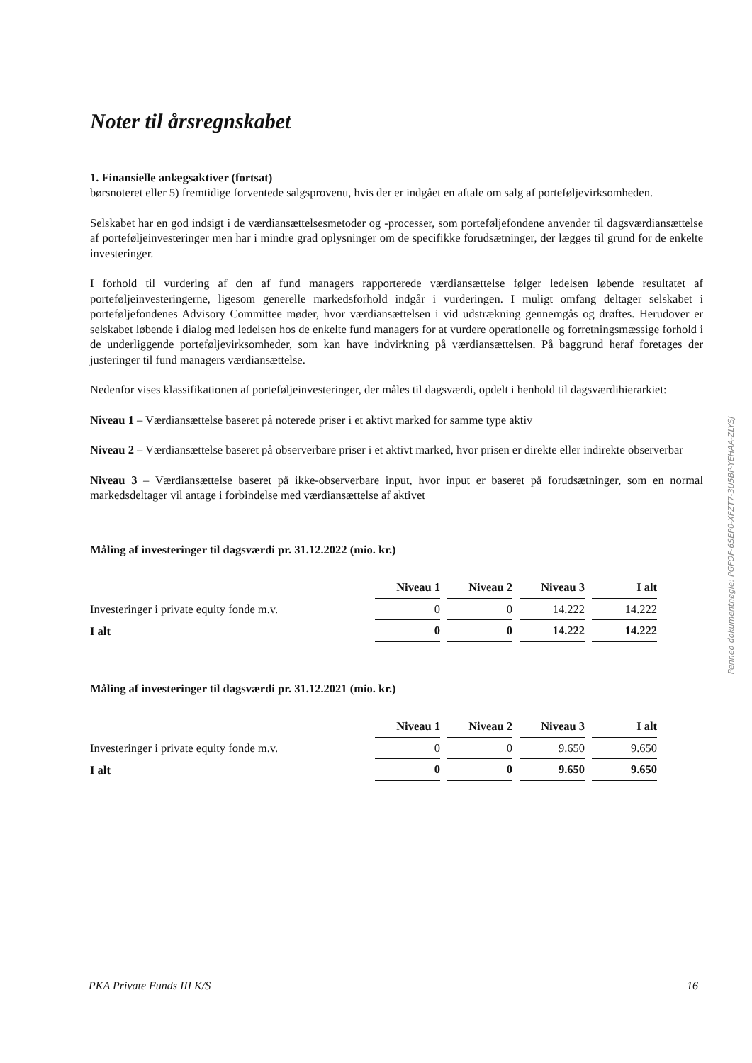Noter til årsregnskabet
1. Finansielle anlægsaktiver (fortsat)
børsnoteret eller 5) fremtidige forventede salgsprovenu, hvis der er indgået en aftale om salg af porteføljevirksomheden.
Selskabet har en god indsigt i de værdiansættelsesmetoder og -processer, som porteføljefondene anvender til dagsværdiansættelse af porteføljeinvesteringer men har i mindre grad oplysninger om de specifikke forudsætninger, der lægges til grund for de enkelte investeringer.
I forhold til vurdering af den af fund managers rapporterede værdiansættelse følger ledelsen løbende resultatet af porteføljeinvesteringerne, ligesom generelle markedsforhold indgår i vurderingen. I muligt omfang deltager selskabet i porteføljefondenes Advisory Committee møder, hvor værdiansættelsen i vid udstrækning gennemgås og drøftes. Herudover er selskabet løbende i dialog med ledelsen hos de enkelte fund managers for at vurdere operationelle og forretningsmæssige forhold i de underliggende porteføljevirksomheder, som kan have indvirkning på værdiansættelsen. På baggrund heraf foretages der justeringer til fund managers værdiansættelse.
Nedenfor vises klassifikationen af porteføljeinvesteringer, der måles til dagsværdi, opdelt i henhold til dagsværdihierarkiet:
Niveau 1 – Værdiansættelse baseret på noterede priser i et aktivt marked for samme type aktiv
Niveau 2 – Værdiansættelse baseret på observerbare priser i et aktivt marked, hvor prisen er direkte eller indirekte observerbar
Niveau 3 – Værdiansættelse baseret på ikke-observerbare input, hvor input er baseret på forudsætninger, som en normal markedsdeltager vil antage i forbindelse med værdiansættelse af aktivet
Måling af investeringer til dagsværdi pr. 31.12.2022 (mio. kr.)
| | Niveau 1 | Niveau 2 | Niveau 3 | I alt |
| Investeringer i private equity fonde m.v. | 0 | 0 | 14.222 | 14.222 |
| I alt | 0 | 0 | 14.222 | 14.222 |
Måling af investeringer til dagsværdi pr. 31.12.2021 (mio. kr.)
| | Niveau 1 | Niveau 2 | Niveau 3 | I alt |
| Investeringer i private equity fonde m.v. | 0 | 0 | 9.650 | 9.650 |
| I alt | 0 | 0 | 9.650 | 9.650 |
Penneo dokumentnøgle: PGFOF-6SEP0-XFZT7-3U5BP-YEHAA-ZLYSJ
PKA Private Funds III K/S 16